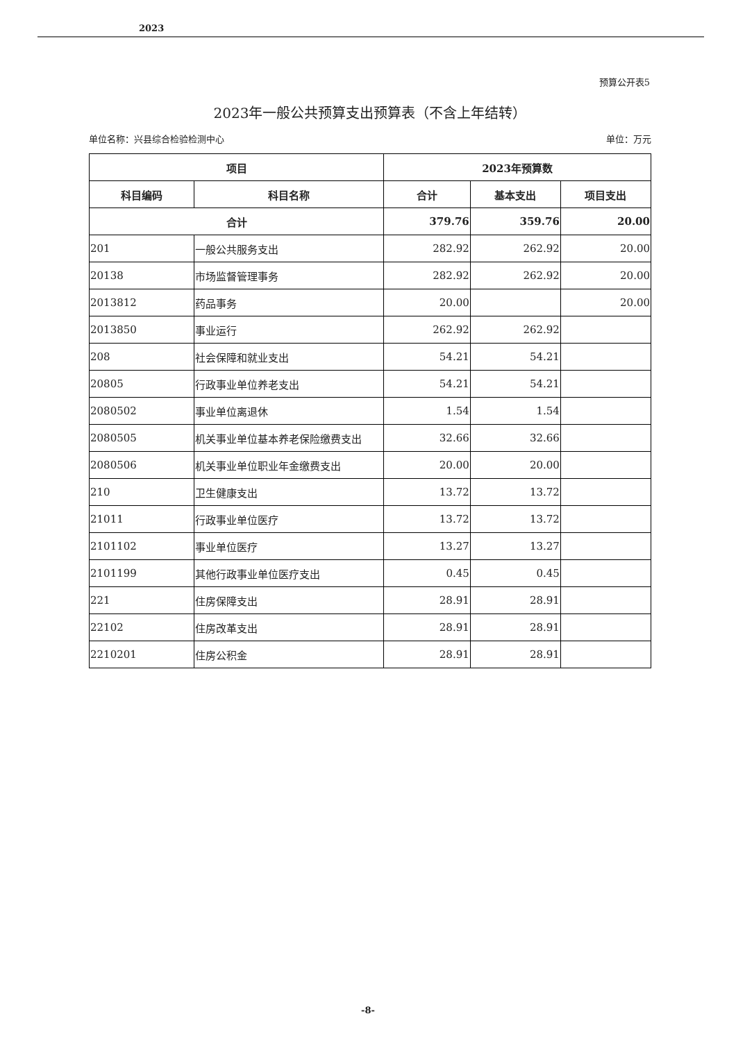2023
预算公开表5
2023年一般公共预算支出预算表（不含上年结转）
单位名称：兴县综合检验检测中心 单位：万元
| 项目 | | 2023年预算数 | | |
| --- | --- | --- | --- | --- |
| 科目编码 | 科目名称 | 合计 | 基本支出 | 项目支出 |
| 合计 | | 379.76 | 359.76 | 20.00 |
| 201 | 一般公共服务支出 | 282.92 | 262.92 | 20.00 |
| 20138 | 市场监督管理事务 | 282.92 | 262.92 | 20.00 |
| 2013812 | 药品事务 | 20.00 | | 20.00 |
| 2013850 | 事业运行 | 262.92 | 262.92 | |
| 208 | 社会保障和就业支出 | 54.21 | 54.21 | |
| 20805 | 行政事业单位养老支出 | 54.21 | 54.21 | |
| 2080502 | 事业单位离退休 | 1.54 | 1.54 | |
| 2080505 | 机关事业单位基本养老保险缴费支出 | 32.66 | 32.66 | |
| 2080506 | 机关事业单位职业年金缴费支出 | 20.00 | 20.00 | |
| 210 | 卫生健康支出 | 13.72 | 13.72 | |
| 21011 | 行政事业单位医疗 | 13.72 | 13.72 | |
| 2101102 | 事业单位医疗 | 13.27 | 13.27 | |
| 2101199 | 其他行政事业单位医疗支出 | 0.45 | 0.45 | |
| 221 | 住房保障支出 | 28.91 | 28.91 | |
| 22102 | 住房改革支出 | 28.91 | 28.91 | |
| 2210201 | 住房公积金 | 28.91 | 28.91 | |
-8-